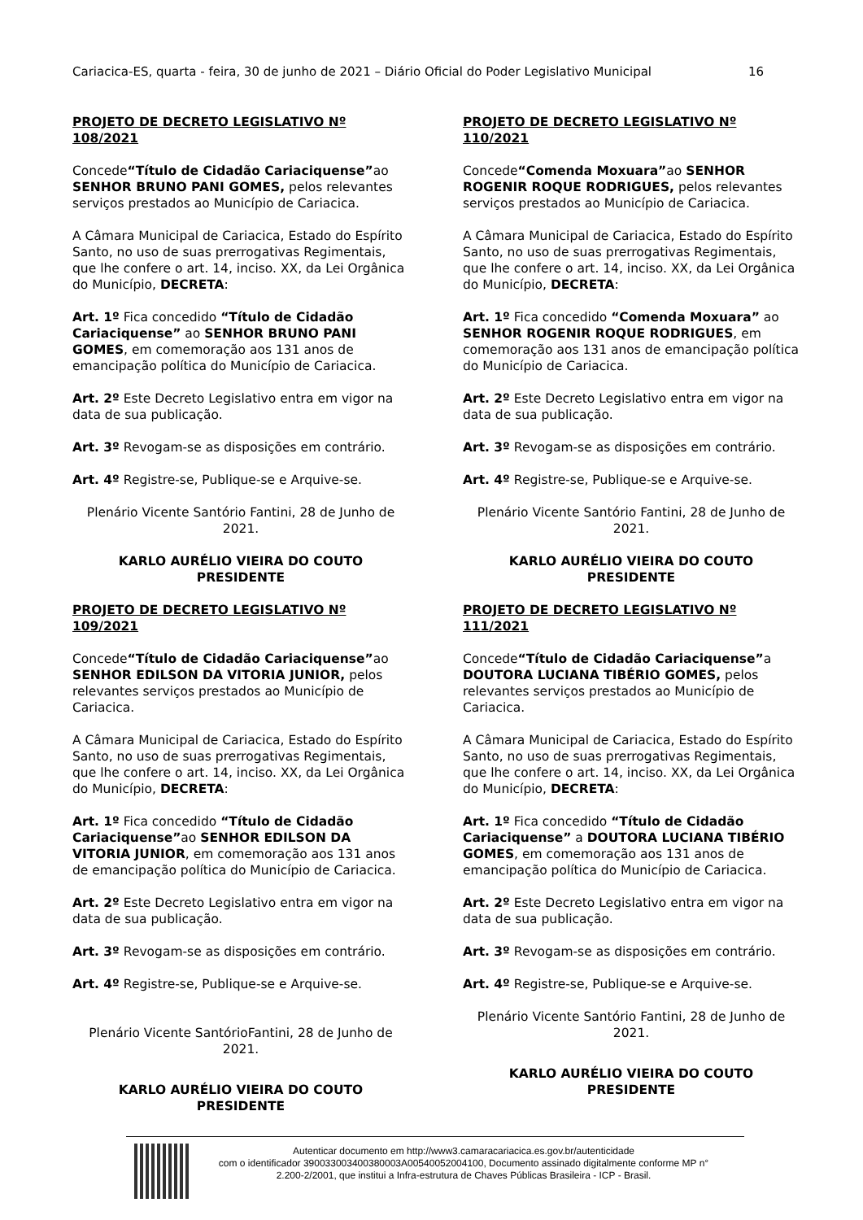Cariacica-ES, quarta - feira, 30 de junho de 2021 – Diário Oficial do Poder Legislativo Municipal 16
PROJETO DE DECRETO LEGISLATIVO Nº 108/2021
Concede“Título de Cidadão Cariaciquense”ao SENHOR BRUNO PANI GOMES, pelos relevantes serviços prestados ao Município de Cariacica.
A Câmara Municipal de Cariacica, Estado do Espírito Santo, no uso de suas prerrogativas Regimentais, que lhe confere o art. 14, inciso. XX, da Lei Orgânica do Município, DECRETA:
Art. 1º Fica concedido “Título de Cidadão Cariaciquense” ao SENHOR BRUNO PANI GOMES, em comemoração aos 131 anos de emancipação política do Município de Cariacica.
Art. 2º Este Decreto Legislativo entra em vigor na data de sua publicação.
Art. 3º Revogam-se as disposições em contrário.
Art. 4º Registre-se, Publique-se e Arquive-se.
Plenário Vicente Santório Fantini, 28 de Junho de 2021.
KARLO AURÉLIO VIEIRA DO COUTO
PRESIDENTE
PROJETO DE DECRETO LEGISLATIVO Nº 109/2021
Concede“Título de Cidadão Cariaciquense”ao SENHOR EDILSON DA VITORIA JUNIOR, pelos relevantes serviços prestados ao Município de Cariacica.
A Câmara Municipal de Cariacica, Estado do Espírito Santo, no uso de suas prerrogativas Regimentais, que lhe confere o art. 14, inciso. XX, da Lei Orgânica do Município, DECRETA:
Art. 1º Fica concedido “Título de Cidadão Cariaciquense”ao SENHOR EDILSON DA VITORIA JUNIOR, em comemoração aos 131 anos de emancipação política do Município de Cariacica.
Art. 2º Este Decreto Legislativo entra em vigor na data de sua publicação.
Art. 3º Revogam-se as disposições em contrário.
Art. 4º Registre-se, Publique-se e Arquive-se.
Plenário Vicente SantórioFantini, 28 de Junho de 2021.
KARLO AURÉLIO VIEIRA DO COUTO
PRESIDENTE
PROJETO DE DECRETO LEGISLATIVO Nº 110/2021
Concede“Comenda Moxuara”ao SENHOR ROGENIR ROQUE RODRIGUES, pelos relevantes serviços prestados ao Município de Cariacica.
A Câmara Municipal de Cariacica, Estado do Espírito Santo, no uso de suas prerrogativas Regimentais, que lhe confere o art. 14, inciso. XX, da Lei Orgânica do Município, DECRETA:
Art. 1º Fica concedido “Comenda Moxuara” ao SENHOR ROGENIR ROQUE RODRIGUES, em comemoração aos 131 anos de emancipação política do Município de Cariacica.
Art. 2º Este Decreto Legislativo entra em vigor na data de sua publicação.
Art. 3º Revogam-se as disposições em contrário.
Art. 4º Registre-se, Publique-se e Arquive-se.
Plenário Vicente Santório Fantini, 28 de Junho de 2021.
KARLO AURÉLIO VIEIRA DO COUTO
PRESIDENTE
PROJETO DE DECRETO LEGISLATIVO Nº 111/2021
Concede“Título de Cidadão Cariaciquense”a DOUTORA LUCIANA TIBÉRIO GOMES, pelos relevantes serviços prestados ao Município de Cariacica.
A Câmara Municipal de Cariacica, Estado do Espírito Santo, no uso de suas prerrogativas Regimentais, que lhe confere o art. 14, inciso. XX, da Lei Orgânica do Município, DECRETA:
Art. 1º Fica concedido “Título de Cidadão Cariaciquense” a DOUTORA LUCIANA TIBÉRIO GOMES, em comemoração aos 131 anos de emancipação política do Município de Cariacica.
Art. 2º Este Decreto Legislativo entra em vigor na data de sua publicação.
Art. 3º Revogam-se as disposições em contrário.
Art. 4º Registre-se, Publique-se e Arquive-se.
Plenário Vicente Santório Fantini, 28 de Junho de 2021.
KARLO AURÉLIO VIEIRA DO COUTO
PRESIDENTE
Autenticar documento em http://www3.camaracariacica.es.gov.br/autenticidade
com o identificador 390033003400380003A00540052004100, Documento assinado digitalmente conforme MP n° 2.200-2/2001, que institui a Infra-estrutura de Chaves Públicas Brasileira - ICP - Brasil.